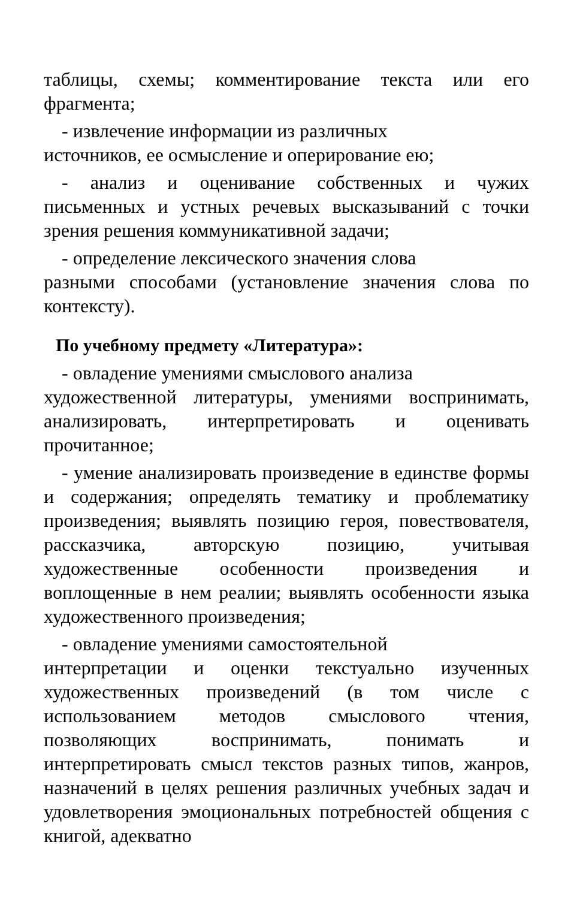таблицы, схемы; комментирование текста или его фрагмента;
- извлечение информации из различных
источников, ее осмысление и оперирование ею;
- анализ и оценивание собственных и чужих письменных и устных речевых высказываний с точки зрения решения коммуникативной задачи;
- определение лексического значения слова
разными способами (установление значения слова по контексту).
По учебному предмету «Литература»:
- овладение умениями смыслового анализа
художественной литературы, умениями воспринимать, анализировать, интерпретировать и оценивать прочитанное;
- умение анализировать произведение в единстве формы и содержания; определять тематику и проблематику произведения; выявлять позицию героя, повествователя, рассказчика, авторскую позицию, учитывая художественные особенности произведения и воплощенные в нем реалии; выявлять особенности языка художественного произведения;
- овладение умениями самостоятельной
интерпретации и оценки текстуально изученных художественных произведений (в том числе с использованием методов смыслового чтения, позволяющих воспринимать, понимать и интерпретировать смысл текстов разных типов, жанров, назначений в целях решения различных учебных задач и удовлетворения эмоциональных потребностей общения с книгой, адекватно